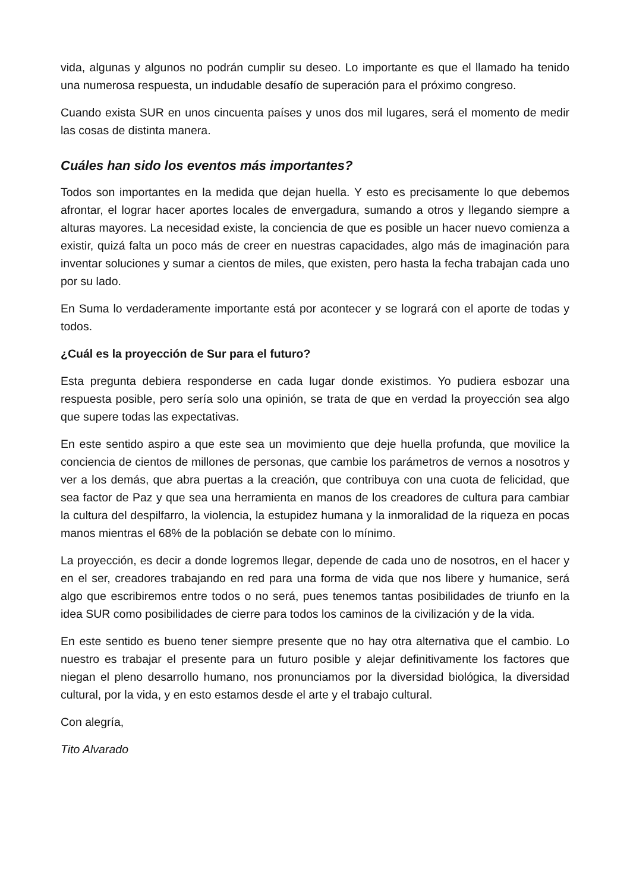vida, algunas y algunos no podrán cumplir su deseo. Lo importante es que el llamado ha tenido una numerosa respuesta, un indudable desafío de superación para el próximo congreso.
Cuando exista SUR en unos cincuenta países y unos dos mil lugares, será el momento de medir las cosas de distinta manera.
Cuáles han sido los eventos más importantes?
Todos son importantes en la medida que dejan huella. Y esto es precisamente lo que debemos afrontar, el lograr hacer aportes locales de envergadura, sumando a otros y llegando siempre a alturas mayores. La necesidad existe, la conciencia de que es posible un hacer nuevo comienza a existir, quizá falta un poco más de creer en nuestras capacidades, algo más de imaginación para inventar soluciones y sumar a cientos de miles, que existen, pero hasta la fecha trabajan cada uno por su lado.
En Suma lo verdaderamente importante está por acontecer y se logrará con el aporte de todas y todos.
¿Cuál es la proyección de Sur para el futuro?
Esta pregunta debiera responderse en cada lugar donde existimos. Yo pudiera esbozar una respuesta posible, pero sería solo una opinión, se trata de que en verdad la proyección sea algo que supere todas las expectativas.
En este sentido aspiro a que este sea un movimiento que deje huella profunda, que movilice la conciencia de cientos de millones de personas, que cambie los parámetros de vernos a nosotros y ver a los demás, que abra puertas a la creación, que contribuya con una cuota de felicidad, que sea factor de Paz y que sea una herramienta en manos de los creadores de cultura para cambiar la cultura del despilfarro, la violencia, la estupidez humana y la inmoralidad de la riqueza en pocas manos mientras el 68% de la población se debate con lo mínimo.
La proyección, es decir a donde logremos llegar, depende de cada uno de nosotros, en el hacer y en el ser, creadores trabajando en red para una forma de vida que nos libere y humanice, será algo que escribiremos entre todos o no será, pues tenemos tantas posibilidades de triunfo en la idea SUR como posibilidades de cierre para todos los caminos de la civilización y de la vida.
En este sentido es bueno tener siempre presente que no hay otra alternativa que el cambio. Lo nuestro es trabajar el presente para un futuro posible y alejar definitivamente los factores que niegan el pleno desarrollo humano, nos pronunciamos por la diversidad biológica, la diversidad cultural, por la vida, y en esto estamos desde el arte y el trabajo cultural.
Con alegría,
Tito Alvarado